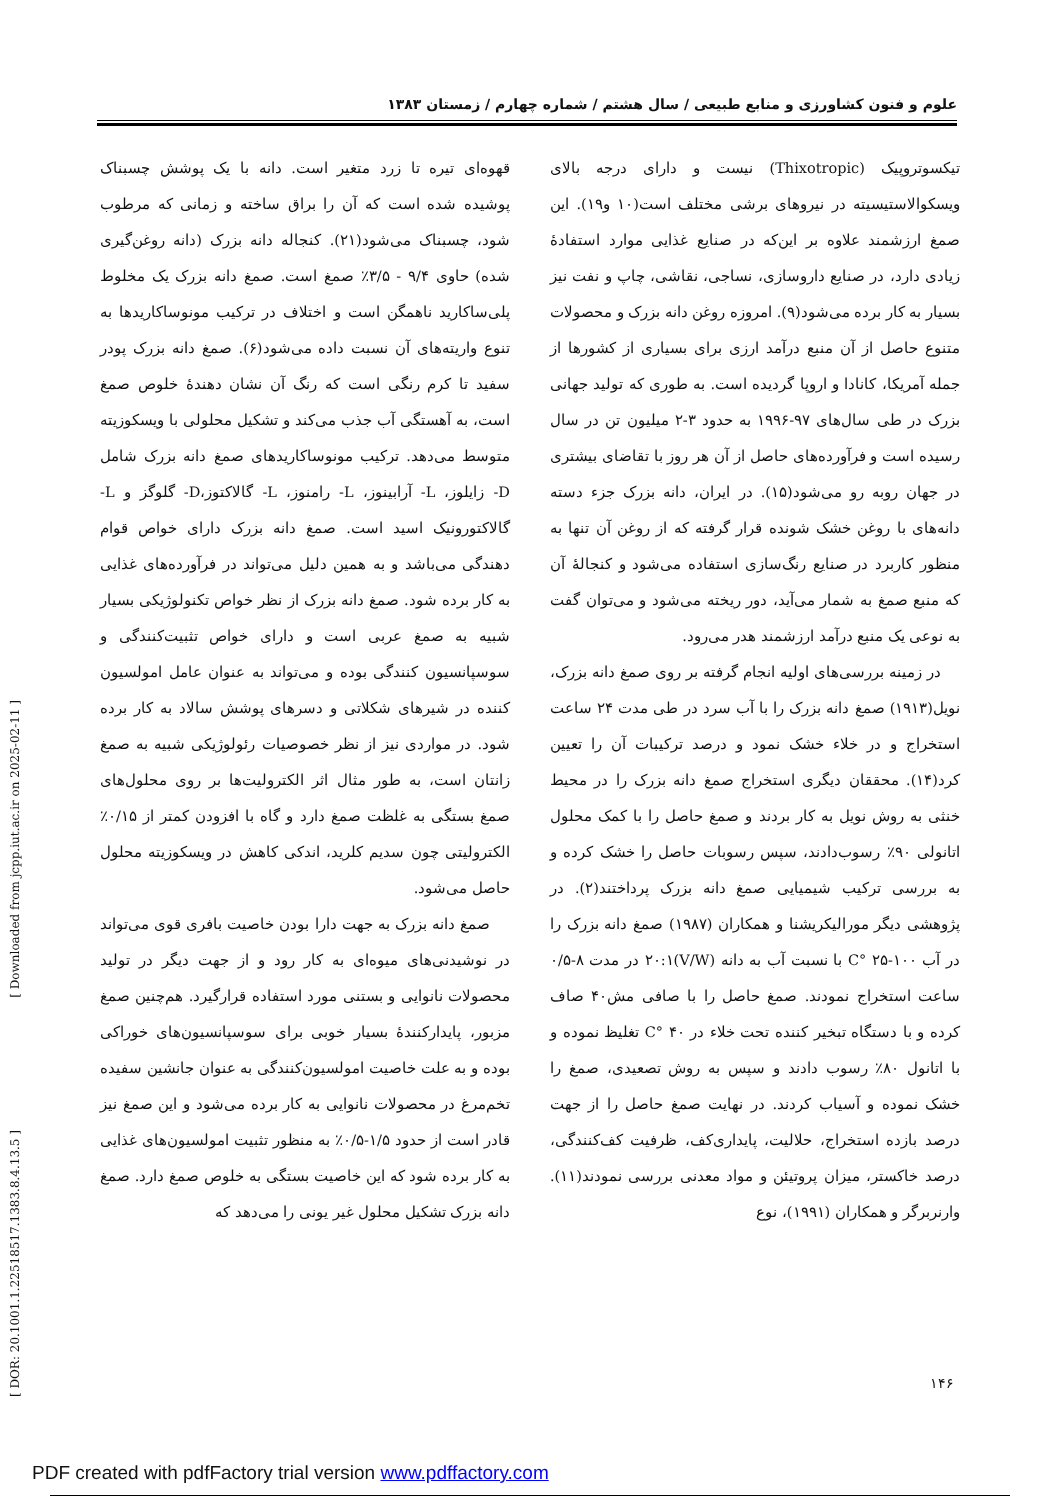علوم و فنون کشاورزی و منابع طبیعی / سال هشتم / شماره چهارم / زمستان ۱۳۸۳
قهوه‌ای تیره تا زرد متغیر است. دانه با یک پوشش چسبناک پوشیده شده است که آن را براق ساخته و زمانی که مرطوب شود، چسبناک می‌شود(۲۱). کنجاله دانه بزرک (دانه روغن‌گیری شده) حاوی ۹/۴ - ۳/۵٪ صمغ است. صمغ دانه بزرک یک مخلوط پلی‌ساکارید ناهمگن است و اختلاف در ترکیب مونوساکاریدها به تنوع واریته‌های آن نسبت داده می‌شود(۶). صمغ دانه بزرک پودر سفید تا کرم رنگی است که رنگ آن نشان دهندهٔ خلوص صمغ است، به آهستگی آب جذب می‌کند و تشکیل محلولی با ویسکوزیته متوسط می‌دهد. ترکیب مونوساکاریدهای صمغ دانه بزرک شامل D- زایلوز، L- آرابینوز، L- رامنوز، L- گالاکتوز،D- گلوگز و L- گالاکتورونیک اسید است. صمغ دانه بزرک دارای خواص قوام دهندگی می‌باشد و به همین دلیل می‌تواند در فرآورده‌های غذایی به کار برده شود. صمغ دانه بزرک از نظر خواص تکنولوژیکی بسیار شبیه به صمغ عربی است و دارای خواص تثبیت‌کنندگی و سوسپانسیون کنندگی بوده و می‌تواند به عنوان عامل امولسیون کننده در شیرهای شکلاتی و دسرهای پوشش سالاد به کار برده شود. در مواردی نیز از نظر خصوصیات رئولوژیکی شبیه به صمغ زانتان است، به طور مثال اثر الکترولیت‌ها بر روی محلول‌های صمغ بستگی به غلظت صمغ دارد و گاه با افزودن کمتر از ۰/۱۵٪ الکترولیتی چون سدیم کلرید، اندکی کاهش در ویسکوزیته محلول حاصل می‌شود.
صمغ دانه بزرک به جهت دارا بودن خاصیت بافری قوی می‌تواند در نوشیدنی‌های میوه‌ای به کار رود و از جهت دیگر در تولید محصولات نانوایی و بستنی مورد استفاده قرارگیرد. هم‌چنین صمغ مزبور، پایدارکنندهٔ بسیار خوبی برای سوسپانسیون‌های خوراکی بوده و به علت خاصیت امولسیون‌کنندگی به عنوان جانشین سفیده تخم‌مرغ در محصولات نانوایی به کار برده می‌شود و این صمغ نیز قادر است از حدود ۱/۵-۰/۵٪ به منظور تثبیت امولسیون‌های غذایی به کار برده شود که این خاصیت بستگی به خلوص صمغ دارد. صمغ دانه بزرک تشکیل محلول غیر یونی را می‌دهد که
تیکسوتروپیک (Thixotropic) نیست و دارای درجه بالای ویسکوالاستیسیته در نیروهای برشی مختلف است(۱۰ و۱۹). این صمغ ارزشمند علاوه بر این‌که در صنایع غذایی موارد استفادهٔ زیادی دارد، در صنایع داروسازی، نساجی، نقاشی، چاپ و نفت نیز بسیار به کار برده می‌شود(۹). امروزه روغن دانه بزرک و محصولات متنوع حاصل از آن منبع درآمد ارزی برای بسیاری از کشورها از جمله آمریکا، کانادا و اروپا گردیده است. به طوری که تولید جهانی بزرک در طی سال‌های ۹۷-۱۹۹۶ به حدود ۳-۲ میلیون تن در سال رسیده است و فرآورده‌های حاصل از آن هر روز با تقاضای بیشتری در جهان روبه رو می‌شود(۱۵). در ایران، دانه بزرک جزء دسته دانه‌های با روغن خشک شونده قرار گرفته که از روغن آن تنها به منظور کاربرد در صنایع رنگ‌سازی استفاده می‌شود و کنجالهٔ آن که منبع صمغ به شمار می‌آید، دور ریخته می‌شود و می‌توان گفت به نوعی یک منبع درآمد ارزشمند هدر می‌رود.
در زمینه بررسی‌های اولیه انجام گرفته بر روی صمغ دانه بزرک، نویل(۱۹۱۳) صمغ دانه بزرک را با آب سرد در طی مدت ۲۴ ساعت استخراج و در خلاء خشک نمود و درصد ترکیبات آن را تعیین کرد(۱۴). محققان دیگری استخراج صمغ دانه بزرک را در محیط خنثی به روش نویل به کار بردند و صمغ حاصل را با کمک محلول اتانولی ۹۰٪ رسوب‌دادند، سپس رسوبات حاصل را خشک کرده و به بررسی ترکیب شیمیایی صمغ دانه بزرک پرداختند(۲). در پژوهشی دیگر مورالیکریشنا و همکاران (۱۹۸۷) صمغ دانه بزرک را در آب ۱۰۰-۲۵ °C با نسبت آب به دانه (V/W)۲۰:۱ در مدت ۸-۰/۵ ساعت استخراج نمودند. صمغ حاصل را با صافی مش۴۰ صاف کرده و با دستگاه تبخیر کننده تحت خلاء در C° ۴۰ تغلیظ نموده و با اتانول ۸۰٪ رسوب دادند و سپس به روش تصعیدی، صمغ را خشک نموده و آسیاب کردند. در نهایت صمغ حاصل را از جهت درصد بازده استخراج، حلالیت، پایداری‌کف، ظرفیت کف‌کنندگی، درصد خاکستر، میزان پروتیئن و مواد معدنی بررسی نمودند(۱۱). وارنربرگر و همکاران (۱۹۹۱)، نوع
[ Downloaded from jcpp.iut.ac.ir on 2025-02-11 ]
[ DOR: 20.1001.1.22518517.1383.8.4.13.5 ]
۱۴۶
PDF created with pdfFactory trial version www.pdffactory.com